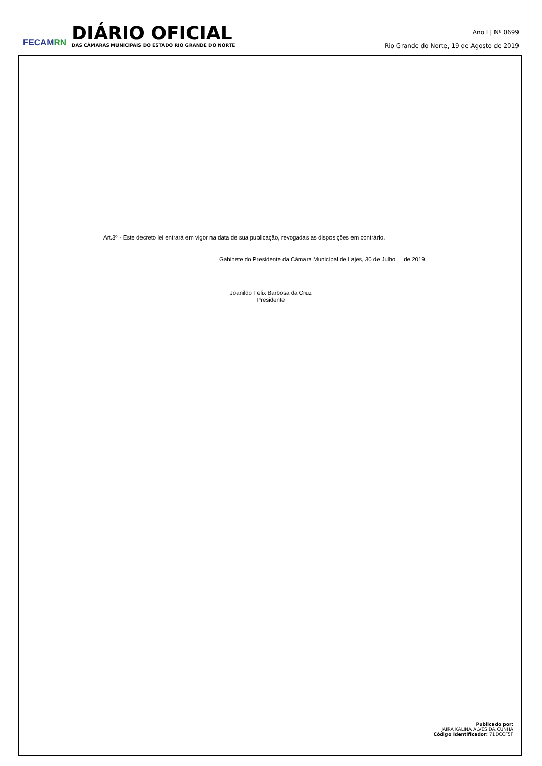FECAMRN
DIÁRIO OFICIAL
DAS CÂMARAS MUNICIPAIS DO ESTADO RIO GRANDE DO NORTE
Ano I | Nº 0699
Rio Grande do Norte, 19 de Agosto de 2019
Art.3º - Este decreto lei entrará em vigor na data de sua publicação, revogadas as disposições em contrário.
Gabinete do Presidente da Câmara Municipal de Lajes, 30 de Julho de 2019.
Joanildo Felix Barbosa da Cruz
Presidente
Publicado por:
JAIRA KALINA ALVES DA CUNHA
Código Identificador: 71DCCF5F